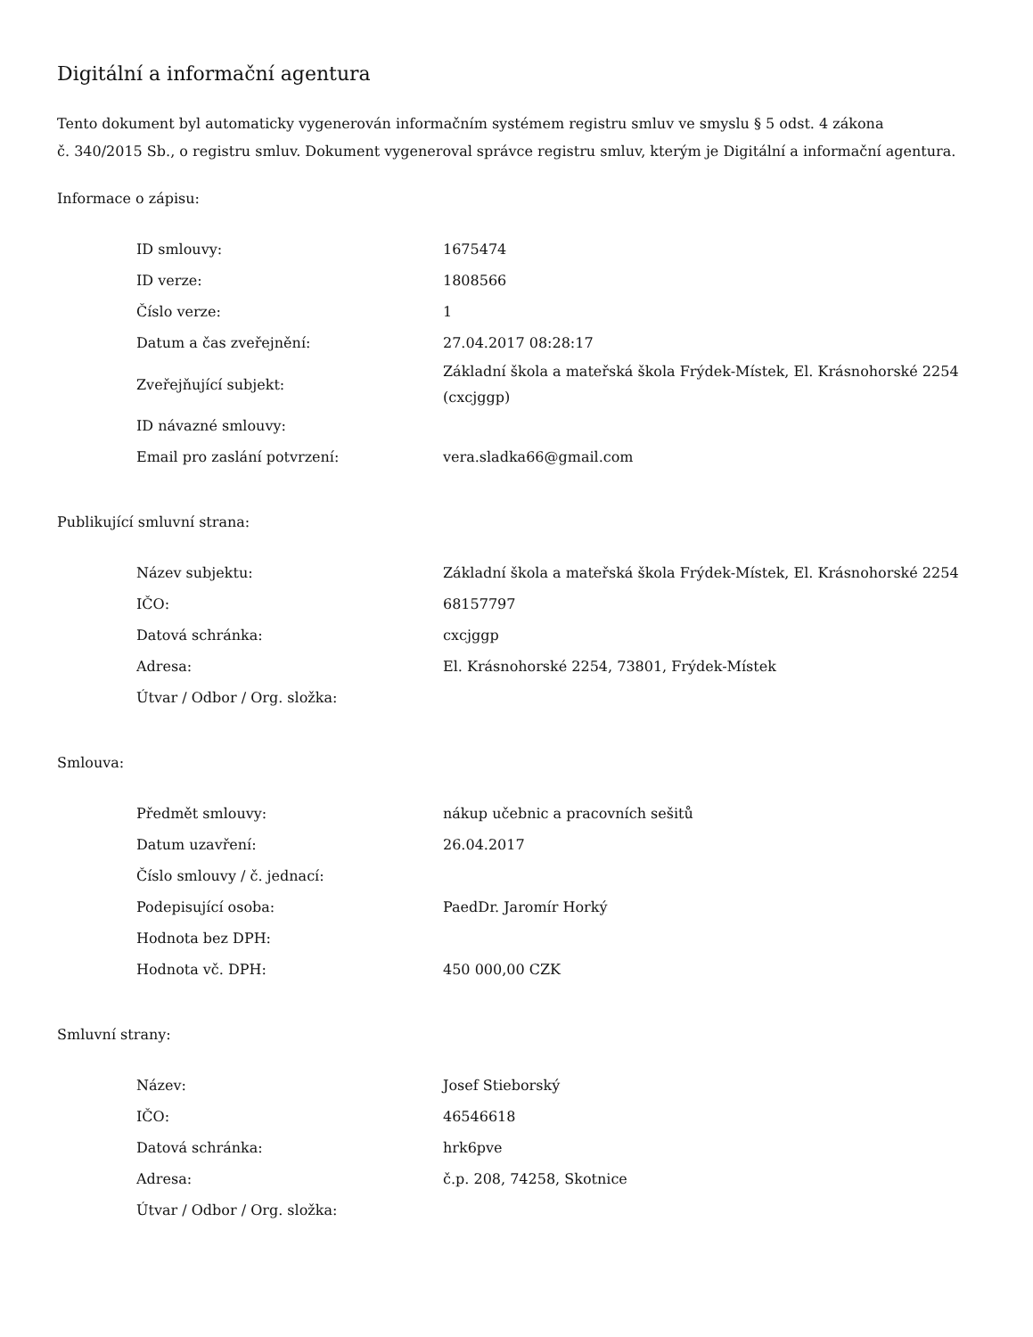Digitální a informační agentura
Tento dokument byl automaticky vygenerován informačním systémem registru smluv ve smyslu § 5 odst. 4 zákona
č. 340/2015 Sb., o registru smluv. Dokument vygeneroval správce registru smluv, kterým je Digitální a informační agentura.
Informace o zápisu:
| ID smlouvy: | 1675474 |
| ID verze: | 1808566 |
| Číslo verze: | 1 |
| Datum a čas zveřejnění: | 27.04.2017 08:28:17 |
| Zveřejňující subjekt: | Základní škola a mateřská škola Frýdek-Místek, El. Krásnohorské 2254 (cxcjggp) |
| ID návazné smlouvy: | |
| Email pro zaslání potvrzení: | vera.sladka66@gmail.com |
Publikující smluvní strana:
| Název subjektu: | Základní škola a mateřská škola Frýdek-Místek, El. Krásnohorské 2254 |
| IČO: | 68157797 |
| Datová schránka: | cxcjggp |
| Adresa: | El. Krásnohorské 2254, 73801, Frýdek-Místek |
| Útvar / Odbor / Org. složka: | |
Smlouva:
| Předmět smlouvy: | nákup učebnic a pracovních sešitů |
| Datum uzavření: | 26.04.2017 |
| Číslo smlouvy / č. jednací: | |
| Podepisující osoba: | PaedDr. Jaromír Horký |
| Hodnota bez DPH: | |
| Hodnota vč. DPH: | 450 000,00 CZK |
Smluvní strany:
| Název: | Josef Stieborský |
| IČO: | 46546618 |
| Datová schránka: | hrk6pve |
| Adresa: | č.p. 208, 74258, Skotnice |
| Útvar / Odbor / Org. složka: | |